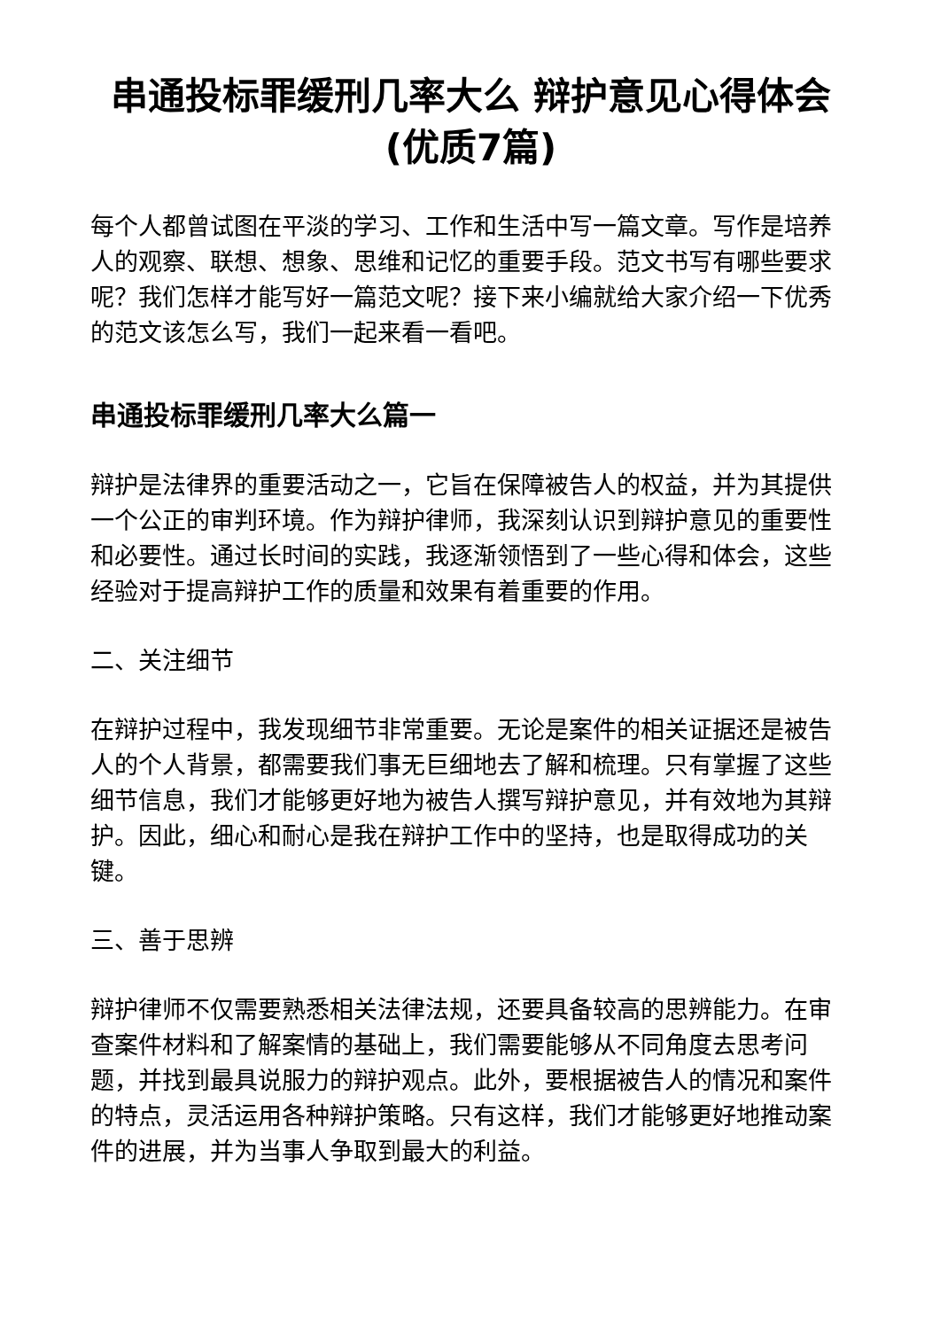串通投标罪缓刑几率大么 辩护意见心得体会(优质7篇)
每个人都曾试图在平淡的学习、工作和生活中写一篇文章。写作是培养人的观察、联想、想象、思维和记忆的重要手段。范文书写有哪些要求呢？我们怎样才能写好一篇范文呢？接下来小编就给大家介绍一下优秀的范文该怎么写，我们一起来看一看吧。
串通投标罪缓刑几率大么篇一
辩护是法律界的重要活动之一，它旨在保障被告人的权益，并为其提供一个公正的审判环境。作为辩护律师，我深刻认识到辩护意见的重要性和必要性。通过长时间的实践，我逐渐领悟到了一些心得和体会，这些经验对于提高辩护工作的质量和效果有着重要的作用。
二、关注细节
在辩护过程中，我发现细节非常重要。无论是案件的相关证据还是被告人的个人背景，都需要我们事无巨细地去了解和梳理。只有掌握了这些细节信息，我们才能够更好地为被告人撰写辩护意见，并有效地为其辩护。因此，细心和耐心是我在辩护工作中的坚持，也是取得成功的关键。
三、善于思辨
辩护律师不仅需要熟悉相关法律法规，还要具备较高的思辨能力。在审查案件材料和了解案情的基础上，我们需要能够从不同角度去思考问题，并找到最具说服力的辩护观点。此外，要根据被告人的情况和案件的特点，灵活运用各种辩护策略。只有这样，我们才能够更好地推动案件的进展，并为当事人争取到最大的利益。